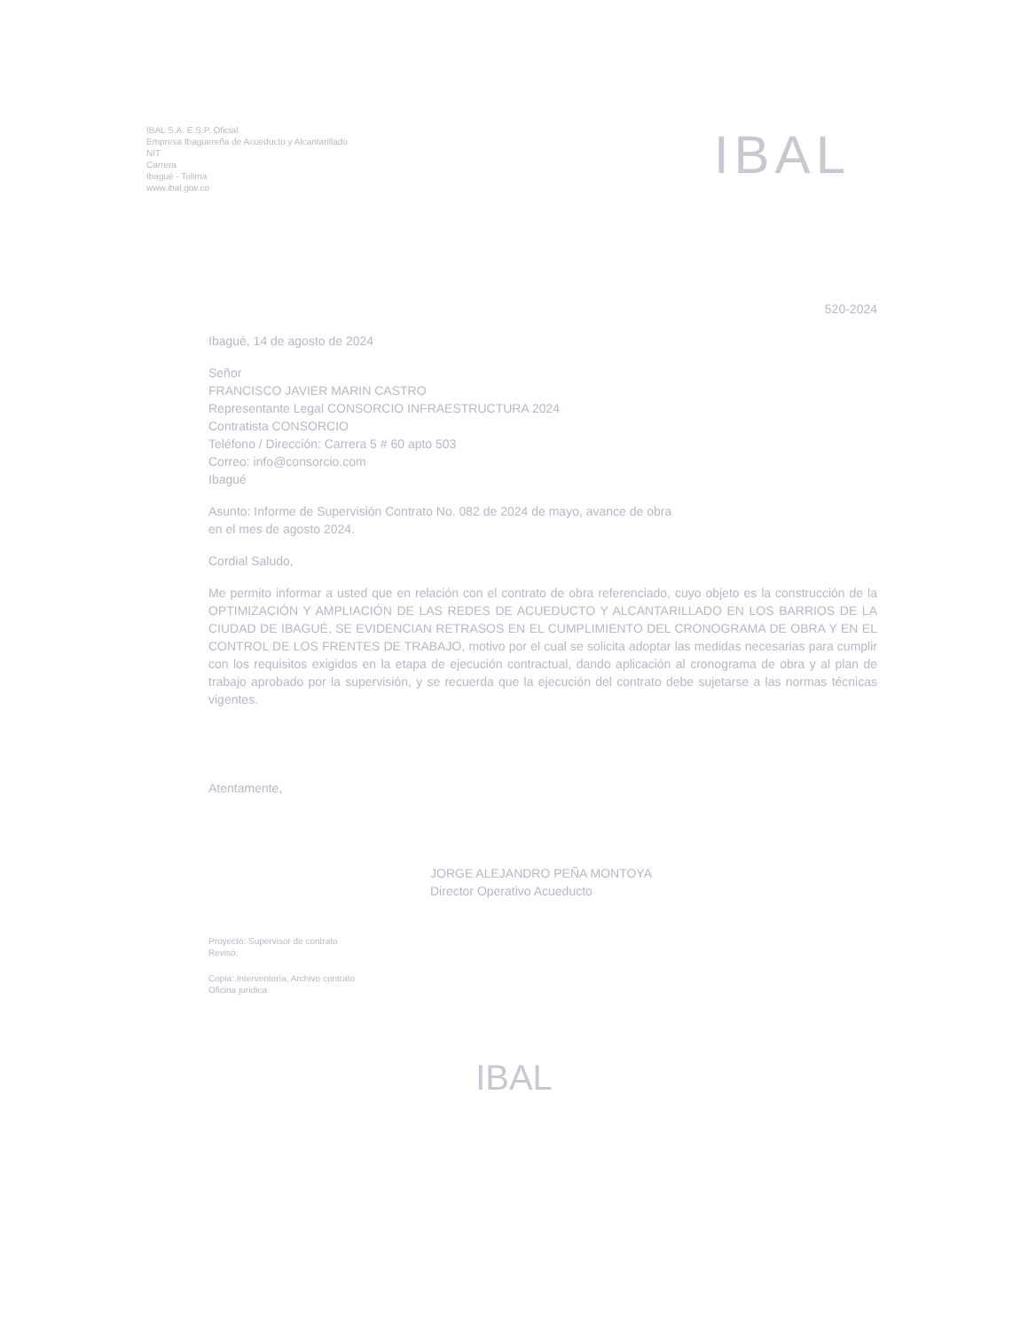IBAL S.A. E.S.P. Oficial
Empresa Ibaguereña de Acueducto y Alcantarillado
NIT
Carrera
Ibagué - Tolima
www.ibal.gov.co
IBAL
520-2024
Ibagué, 14 de agosto de 2024
Señor
FRANCISCO JAVIER MARIN CASTRO
Representante Legal CONSORCIO INFRAESTRUCTURA 2024
Contratista CONSORCIO
Teléfono / Dirección: Carrera 5 # 60 apto 503
Correo: info@consorcio.com
Ibagué
Asunto: Informe de Supervisión Contrato No. 082 de 2024 de mayo, avance de obra
en el mes de agosto 2024.
Cordial Saludo,
Me permito informar a usted que en relación con el contrato de obra referenciado, cuyo objeto es la construcción de la OPTIMIZACIÓN Y AMPLIACIÓN DE LAS REDES DE ACUEDUCTO Y ALCANTARILLADO EN LOS BARRIOS DE LA CIUDAD DE IBAGUÉ, SE EVIDENCIAN RETRASOS EN EL CUMPLIMIENTO DEL CRONOGRAMA DE OBRA Y EN EL CONTROL DE LOS FRENTES DE TRABAJO, motivo por el cual se solicita adoptar las medidas necesarias para cumplir con los requisitos exigidos en la etapa de ejecución contractual, dando aplicación al cronograma de obra y al plan de trabajo aprobado por la supervisión, y se recuerda que la ejecución del contrato debe sujetarse a las normas técnicas vigentes.
Atentamente,
JORGE ALEJANDRO PEÑA MONTOYA
Director Operativo Acueducto
Proyectó: Supervisor de contrato
Revisó:
Copia: Interventoría, Archivo contrato
Oficina jurídica
IBAL